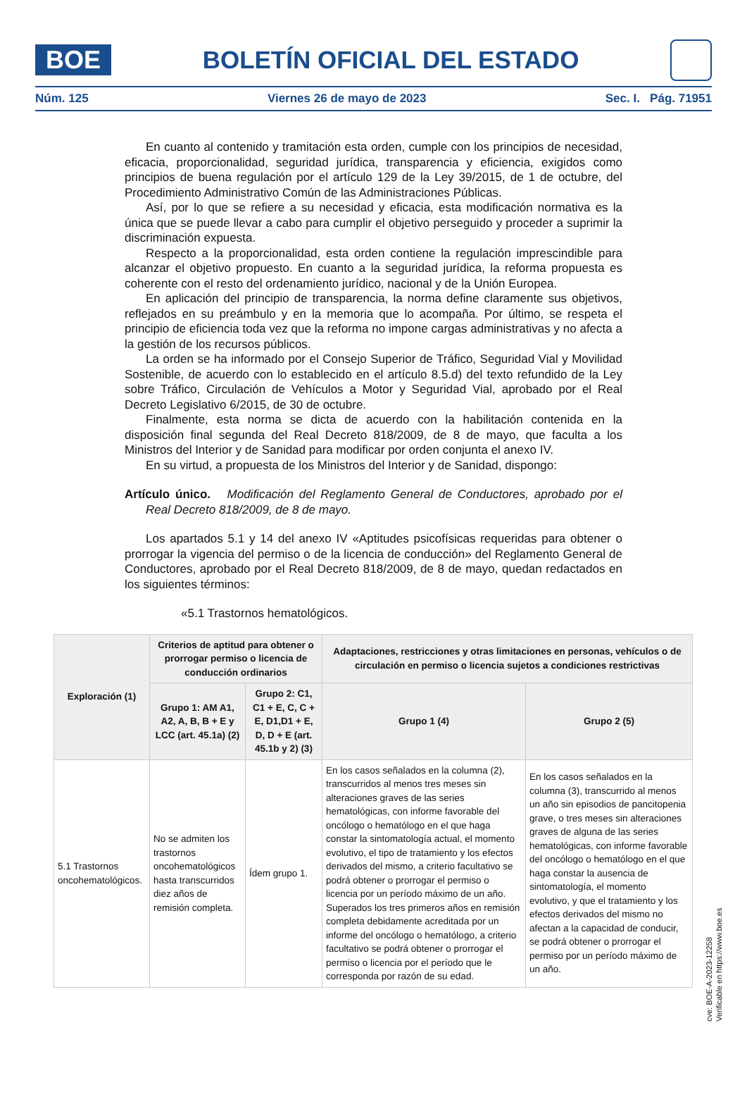BOE
BOLETÍN OFICIAL DEL ESTADO
Núm. 125 Viernes 26 de mayo de 2023 Sec. I. Pág. 71951
En cuanto al contenido y tramitación esta orden, cumple con los principios de necesidad, eficacia, proporcionalidad, seguridad jurídica, transparencia y eficiencia, exigidos como principios de buena regulación por el artículo 129 de la Ley 39/2015, de 1 de octubre, del Procedimiento Administrativo Común de las Administraciones Públicas.
Así, por lo que se refiere a su necesidad y eficacia, esta modificación normativa es la única que se puede llevar a cabo para cumplir el objetivo perseguido y proceder a suprimir la discriminación expuesta.
Respecto a la proporcionalidad, esta orden contiene la regulación imprescindible para alcanzar el objetivo propuesto. En cuanto a la seguridad jurídica, la reforma propuesta es coherente con el resto del ordenamiento jurídico, nacional y de la Unión Europea.
En aplicación del principio de transparencia, la norma define claramente sus objetivos, reflejados en su preámbulo y en la memoria que lo acompaña. Por último, se respeta el principio de eficiencia toda vez que la reforma no impone cargas administrativas y no afecta a la gestión de los recursos públicos.
La orden se ha informado por el Consejo Superior de Tráfico, Seguridad Vial y Movilidad Sostenible, de acuerdo con lo establecido en el artículo 8.5.d) del texto refundido de la Ley sobre Tráfico, Circulación de Vehículos a Motor y Seguridad Vial, aprobado por el Real Decreto Legislativo 6/2015, de 30 de octubre.
Finalmente, esta norma se dicta de acuerdo con la habilitación contenida en la disposición final segunda del Real Decreto 818/2009, de 8 de mayo, que faculta a los Ministros del Interior y de Sanidad para modificar por orden conjunta el anexo IV.
En su virtud, a propuesta de los Ministros del Interior y de Sanidad, dispongo:
Artículo único. Modificación del Reglamento General de Conductores, aprobado por el Real Decreto 818/2009, de 8 de mayo.
Los apartados 5.1 y 14 del anexo IV «Aptitudes psicofísicas requeridas para obtener o prorrogar la vigencia del permiso o de la licencia de conducción» del Reglamento General de Conductores, aprobado por el Real Decreto 818/2009, de 8 de mayo, quedan redactados en los siguientes términos:
«5.1 Trastornos hematológicos.
| Exploración (1) | Criterios de aptitud para obtener o prorrogar permiso o licencia de conducción ordinarios | | Adaptaciones, restricciones y otras limitaciones en personas, vehículos o de circulación en permiso o licencia sujetos a condiciones restrictivas | |
| --- | --- | --- | --- | --- |
| | Grupo 1: AM A1, A2, A, B, B + E y LCC (art. 45.1a) (2) | Grupo 2: C1, C1 + E, C, C + E, D1,D1 + E, D, D + E (art. 45.1b y 2) (3) | Grupo 1 (4) | Grupo 2 (5) |
| 5.1 Trastornos oncohematológicos. | No se admiten los trastornos oncohematológicos hasta transcurridos diez años de remisión completa. | Ídem grupo 1. | En los casos señalados en la columna (2), transcurridos al menos tres meses sin alteraciones graves de las series hematológicas, con informe favorable del oncólogo o hematólogo en el que haga constar la sintomatología actual, el momento evolutivo, el tipo de tratamiento y los efectos derivados del mismo, a criterio facultativo se podrá obtener o prorrogar el permiso o licencia por un período máximo de un año. Superados los tres primeros años en remisión completa debidamente acreditada por un informe del oncólogo o hematólogo, a criterio facultativo se podrá obtener o prorrogar el permiso o licencia por el período que le corresponda por razón de su edad. | En los casos señalados en la columna (3), transcurrido al menos un año sin episodios de pancitopenia grave, o tres meses sin alteraciones graves de alguna de las series hematológicas, con informe favorable del oncólogo o hematólogo en el que haga constar la ausencia de sintomatología, el momento evolutivo, y que el tratamiento y los efectos derivados del mismo no afectan a la capacidad de conducir, se podrá obtener o prorrogar el permiso por un período máximo de un año. |
cve: BOE-A-2023-12258
Verificable en https://www.boe.es